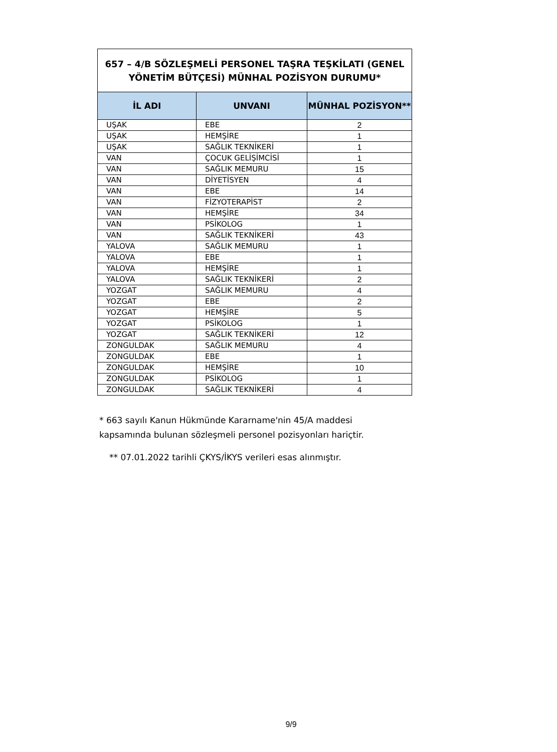657 – 4/B SÖZLEŞMELİ PERSONEL TAŞRA TEŞKİLATI (GENEL YÖNETİM BÜTÇESİ) MÜNHAL POZİSYON DURUMU*
| İL ADI | UNVANI | MÜNHAL POZİSYON** |
| --- | --- | --- |
| UŞAK | EBE | 2 |
| UŞAK | HEMŞİRE | 1 |
| UŞAK | SAĞLIK TEKNİKERİ | 1 |
| VAN | ÇOCUK GELİŞİMCİSİ | 1 |
| VAN | SAĞLIK MEMURU | 15 |
| VAN | DİYETİSYEN | 4 |
| VAN | EBE | 14 |
| VAN | FİZYOTERAPİST | 2 |
| VAN | HEMŞİRE | 34 |
| VAN | PSİKOLOG | 1 |
| VAN | SAĞLIK TEKNİKERİ | 43 |
| YALOVA | SAĞLIK MEMURU | 1 |
| YALOVA | EBE | 1 |
| YALOVA | HEMŞİRE | 1 |
| YALOVA | SAĞLIK TEKNİKERİ | 2 |
| YOZGAT | SAĞLIK MEMURU | 4 |
| YOZGAT | EBE | 2 |
| YOZGAT | HEMŞİRE | 5 |
| YOZGAT | PSİKOLOG | 1 |
| YOZGAT | SAĞLIK TEKNİKERİ | 12 |
| ZONGULDAK | SAĞLIK MEMURU | 4 |
| ZONGULDAK | EBE | 1 |
| ZONGULDAK | HEMŞİRE | 10 |
| ZONGULDAK | PSİKOLOG | 1 |
| ZONGULDAK | SAĞLIK TEKNİKERİ | 4 |
* 663 sayılı Kanun Hükmünde Kararname'nin 45/A maddesi
kapsamında bulunan sözleşmeli personel pozisyonları hariçtir.
** 07.01.2022 tarihli ÇKYS/İKYS verileri esas alınmıştır.
9/9